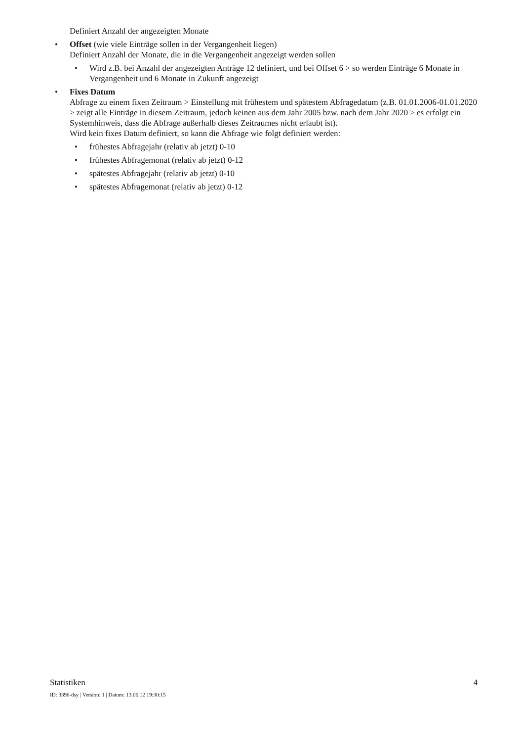Definiert Anzahl der angezeigten Monate
• Offset (wie viele Einträge sollen in der Vergangenheit liegen)
Definiert Anzahl der Monate, die in die Vergangenheit angezeigt werden sollen
• Wird z.B. bei Anzahl der angezeigten Anträge 12 definiert, und bei Offset 6 > so werden Einträge 6 Monate in Vergangenheit und 6 Monate in Zukunft angezeigt
• Fixes Datum
Abfrage zu einem fixen Zeitraum > Einstellung mit frühestem und spätestem Abfragedatum (z.B. 01.01.2006-01.01.2020 > zeigt alle Einträge in diesem Zeitraum, jedoch keinen aus dem Jahr 2005 bzw. nach dem Jahr 2020 > es erfolgt ein Systemhinweis, dass die Abfrage außerhalb dieses Zeitraumes nicht erlaubt ist).
Wird kein fixes Datum definiert, so kann die Abfrage wie folgt definiert werden:
• frühestes Abfragejahr (relativ ab jetzt) 0-10
• frühestes Abfragemonat (relativ ab jetzt) 0-12
• spätestes Abfragejahr (relativ ab jetzt) 0-10
• spätestes Abfragemonat (relativ ab jetzt) 0-12
Statistiken 4
ID: 3396-dsy | Version: 1 | Datum: 13.06.12 19:30:15